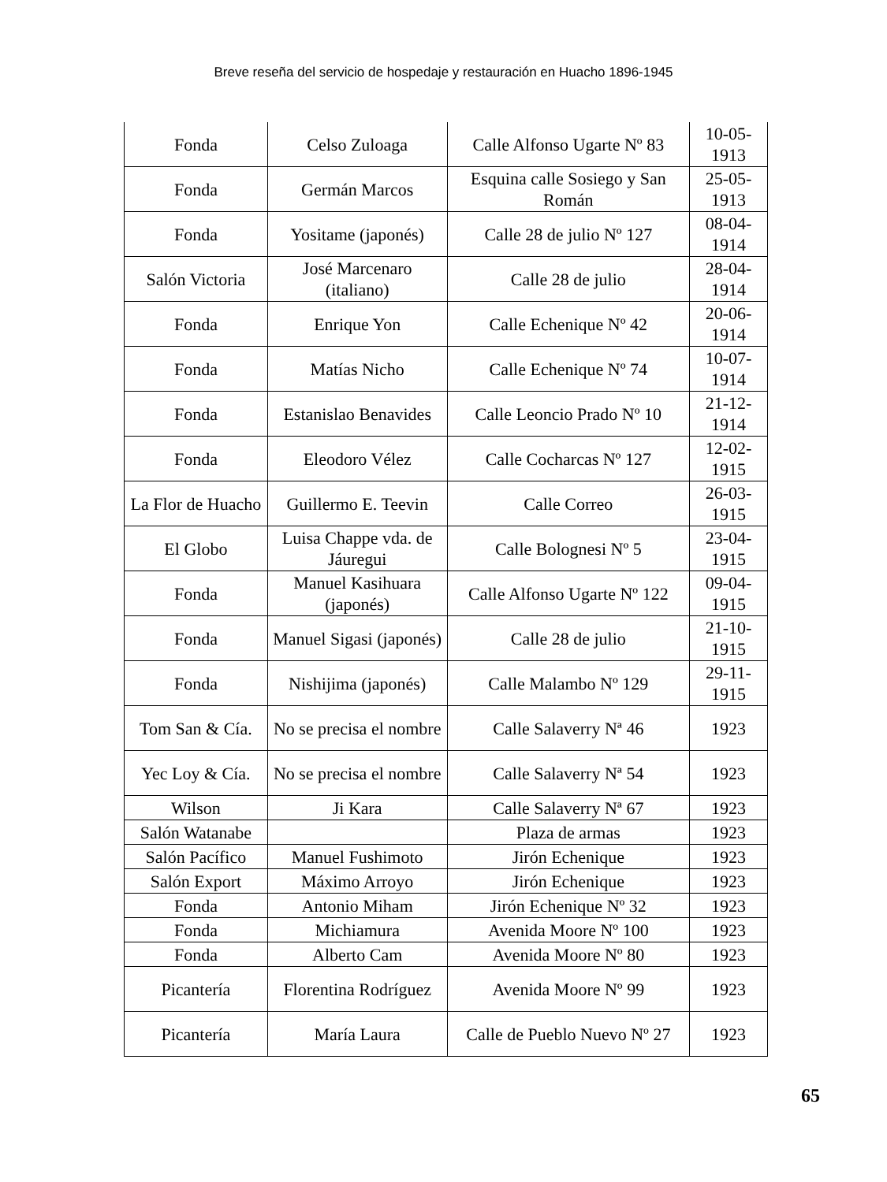Breve reseña del servicio de hospedaje y restauración en Huacho 1896-1945
| Fonda | Celso Zuloaga | Calle Alfonso Ugarte Nº 83 | 10-05-1913 |
| Fonda | Germán Marcos | Esquina calle Sosiego y San Román | 25-05-1913 |
| Fonda | Yositame (japonés) | Calle 28 de julio Nº 127 | 08-04-1914 |
| Salón Victoria | José Marcenaro (italiano) | Calle 28 de julio | 28-04-1914 |
| Fonda | Enrique Yon | Calle Echenique Nº 42 | 20-06-1914 |
| Fonda | Matías Nicho | Calle Echenique Nº 74 | 10-07-1914 |
| Fonda | Estanislao Benavides | Calle Leoncio Prado Nº 10 | 21-12-1914 |
| Fonda | Eleodoro Vélez | Calle Cocharcas Nº 127 | 12-02-1915 |
| La Flor de Huacho | Guillermo E. Teevin | Calle Correo | 26-03-1915 |
| El Globo | Luisa Chappe vda. de Jáuregui | Calle Bolognesi Nº 5 | 23-04-1915 |
| Fonda | Manuel Kasihuara (japonés) | Calle Alfonso Ugarte Nº 122 | 09-04-1915 |
| Fonda | Manuel Sigasi (japonés) | Calle 28 de julio | 21-10-1915 |
| Fonda | Nishijima (japonés) | Calle Malambo Nº 129 | 29-11-1915 |
| Tom San & Cía. | No se precisa el nombre | Calle Salaverry Nª 46 | 1923 |
| Yec Loy & Cía. | No se precisa el nombre | Calle Salaverry Nª 54 | 1923 |
| Wilson | Ji Kara | Calle Salaverry Nª 67 | 1923 |
| Salón Watanabe | | Plaza de armas | 1923 |
| Salón Pacífico | Manuel Fushimoto | Jirón Echenique | 1923 |
| Salón Export | Máximo Arroyo | Jirón Echenique | 1923 |
| Fonda | Antonio Miham | Jirón Echenique Nº 32 | 1923 |
| Fonda | Michiamura | Avenida Moore Nº 100 | 1923 |
| Fonda | Alberto Cam | Avenida Moore Nº 80 | 1923 |
| Picantería | Florentina Rodríguez | Avenida Moore Nº 99 | 1923 |
| Picantería | María Laura | Calle de Pueblo Nuevo Nº 27 | 1923 |
65